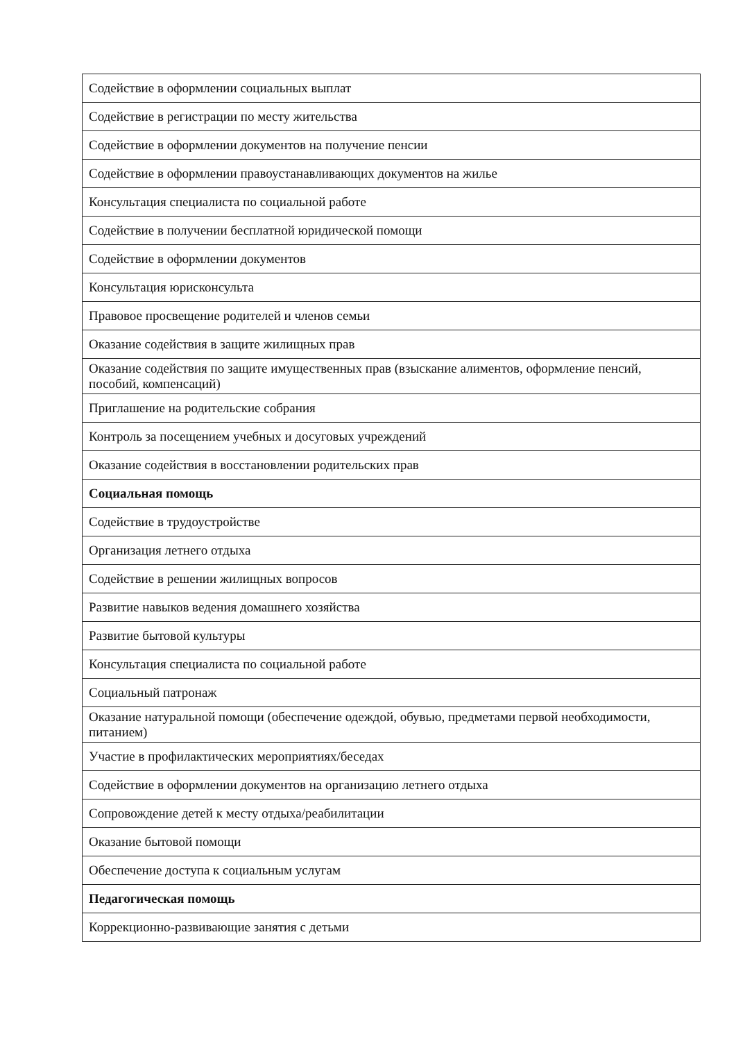| Содействие в оформлении социальных выплат |
| Содействие в регистрации по месту жительства |
| Содействие в оформлении документов на получение пенсии |
| Содействие в оформлении правоустанавливающих документов на жилье |
| Консультация специалиста по социальной работе |
| Содействие в получении бесплатной юридической помощи |
| Содействие в оформлении документов |
| Консультация юрисконсульта |
| Правовое просвещение родителей и членов семьи |
| Оказание содействия в защите жилищных прав |
| Оказание содействия по защите имущественных прав (взыскание алиментов, оформление пенсий, пособий, компенсаций) |
| Приглашение на родительские собрания |
| Контроль за посещением учебных и досуговых учреждений |
| Оказание содействия в восстановлении родительских прав |
| Социальная помощь |
| Содействие в трудоустройстве |
| Организация летнего отдыха |
| Содействие в решении жилищных вопросов |
| Развитие навыков ведения домашнего хозяйства |
| Развитие бытовой культуры |
| Консультация специалиста по социальной работе |
| Социальный патронаж |
| Оказание натуральной помощи (обеспечение одеждой, обувью, предметами первой необходимости, питанием) |
| Участие в профилактических мероприятиях/беседах |
| Содействие в оформлении документов на организацию летнего отдыха |
| Сопровождение детей к месту отдыха/реабилитации |
| Оказание бытовой помощи |
| Обеспечение доступа к социальным услугам |
| Педагогическая помощь |
| Коррекционно-развивающие занятия с детьми |